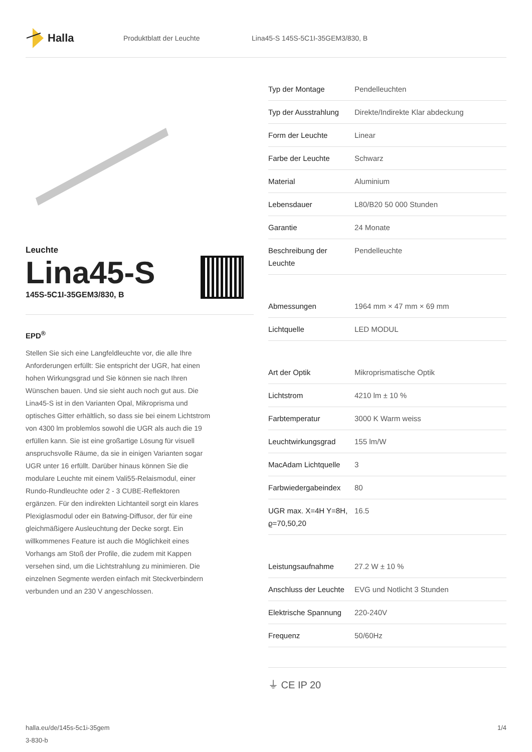Halla
Produktblatt der Leuchte
Lina45-S 145S-5C1I-35GEM3/830, B
Leuchte
Lina45-S
145S-5C1I-35GEM3/830, B
EPD<sup>®</sup>
Stellen Sie sich eine Langfeldleuchte vor, die alle Ihre Anforderungen erfüllt: Sie entspricht der UGR, hat einen hohen Wirkungsgrad und Sie können sie nach Ihren Wünschen bauen. Und sie sieht auch noch gut aus. Die Lina45-S ist in den Varianten Opal, Mikroprisma und optisches Gitter erhältlich, so dass sie bei einem Lichtstrom von 4300 lm problemlos sowohl die UGR als auch die 19 erfüllen kann. Sie ist eine großartige Lösung für visuell anspruchsvolle Räume, da sie in einigen Varianten sogar UGR unter 16 erfüllt. Darüber hinaus können Sie die modulare Leuchte mit einem Vali55-Relaismodul, einer Rundo-Rundleuchte oder 2 - 3 CUBE-Reflektoren ergänzen. Für den indirekten Lichtanteil sorgt ein klares Plexiglasmodul oder ein Batwing-Diffusor, der für eine gleichmäßigere Ausleuchtung der Decke sorgt. Ein willkommenes Feature ist auch die Möglichkeit eines Vorhangs am Stoß der Profile, die zudem mit Kappen versehen sind, um die Lichtstrahlung zu minimieren. Die einzelnen Segmente werden einfach mit Steckverbindern verbunden und an 230 V angeschlossen.
| Typ der Montage | Pendelleuchten |
| Typ der Ausstrahlung | Direkte/Indirekte Klar abdeckung |
| Form der Leuchte | Linear |
| Farbe der Leuchte | Schwarz |
| Material | Aluminium |
| Lebensdauer | L80/B20 50 000 Stunden |
| Garantie | 24 Monate |
| Beschreibung der Leuchte | Pendelleuchte |
| Abmessungen | 1964 mm × 47 mm × 69 mm |
| Lichtquelle | LED MODUL |
| Art der Optik | Mikroprismatische Optik |
| Lichtstrom | 4210 lm ± 10 % |
| Farbtemperatur | 3000 K Warm weiss |
| Leuchtwirkungsgrad | 155 lm/W |
| MacAdam Lichtquelle | 3 |
| Farbwiedergabeindex | 80 |
| UGR max. X=4H Y=8H, ϱ=70,50,20 | 16.5 |
| Leistungsaufnahme | 27.2 W ± 10 % |
| Anschluss der Leuchte | EVG und Notlicht 3 Stunden |
| Elektrische Spannung | 220-240V |
| Frequenz | 50/60Hz |
⏚ CE IP 20
halla.eu/de/145s-5c1i-35gem
3-830-b
1/4